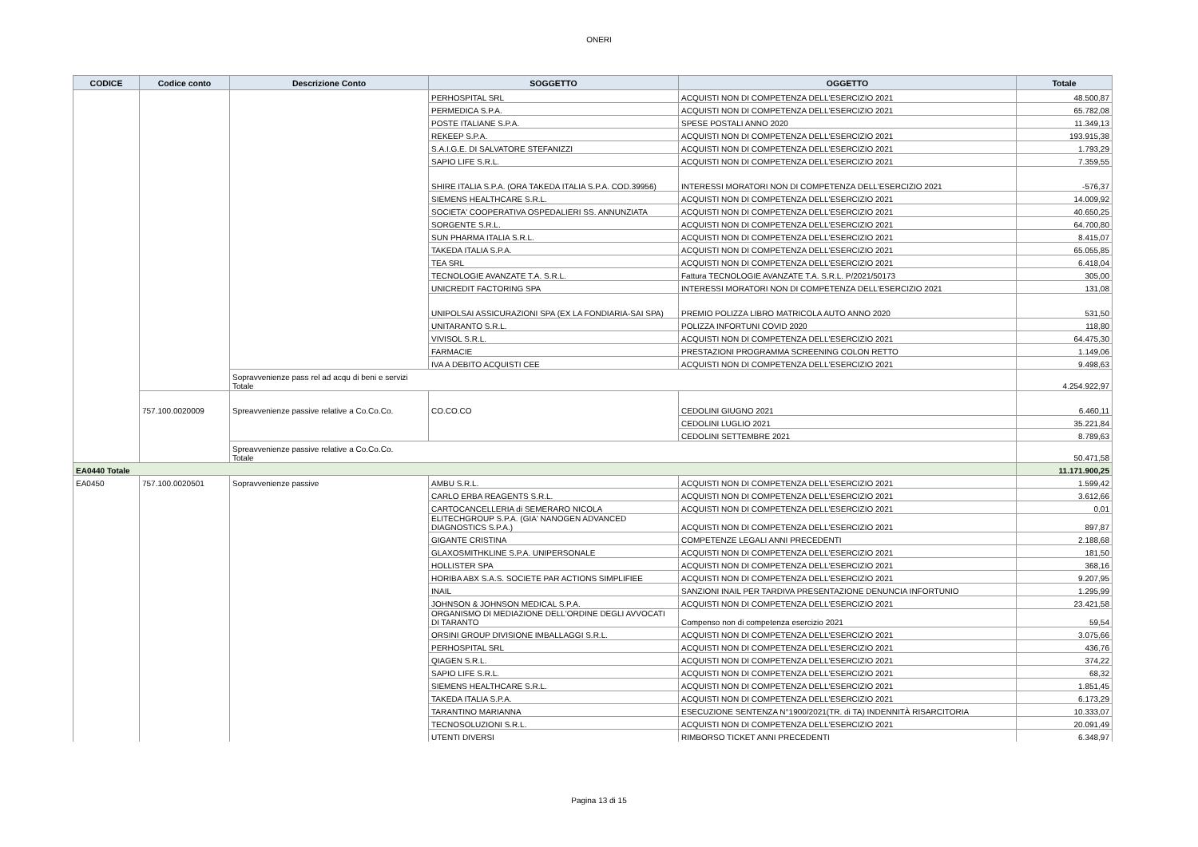ONERI
| CODICE | Codice conto | Descrizione Conto | SOGGETTO | OGGETTO | Totale |
| --- | --- | --- | --- | --- | --- |
| | | | PERHOSPITAL SRL | ACQUISTI NON DI COMPETENZA DELL'ESERCIZIO 2021 | 48.500,87 |
| | | | PERMEDICA S.P.A. | ACQUISTI NON DI COMPETENZA DELL'ESERCIZIO 2021 | 65.782,08 |
| | | | POSTE ITALIANE S.P.A. | SPESE POSTALI ANNO 2020 | 11.349,13 |
| | | | REKEEP S.P.A. | ACQUISTI NON DI COMPETENZA DELL'ESERCIZIO 2021 | 193.915,38 |
| | | | S.A.I.G.E. DI SALVATORE STEFANIZZI | ACQUISTI NON DI COMPETENZA DELL'ESERCIZIO 2021 | 1.793,29 |
| | | | SAPIO LIFE S.R.L. | ACQUISTI NON DI COMPETENZA DELL'ESERCIZIO 2021 | 7.359,55 |
| | | | SHIRE ITALIA S.P.A. (ORA TAKEDA ITALIA S.P.A. COD.39956) | INTERESSI MORATORI NON DI COMPETENZA DELL'ESERCIZIO 2021 | -576,37 |
| | | | SIEMENS HEALTHCARE S.R.L. | ACQUISTI NON DI COMPETENZA DELL'ESERCIZIO 2021 | 14.009,92 |
| | | | SOCIETA' COOPERATIVA OSPEDALIERI SS. ANNUNZIATA | ACQUISTI NON DI COMPETENZA DELL'ESERCIZIO 2021 | 40.650,25 |
| | | | SORGENTE S.R.L. | ACQUISTI NON DI COMPETENZA DELL'ESERCIZIO 2021 | 64.700,80 |
| | | | SUN PHARMA ITALIA S.R.L. | ACQUISTI NON DI COMPETENZA DELL'ESERCIZIO 2021 | 8.415,07 |
| | | | TAKEDA ITALIA S.P.A. | ACQUISTI NON DI COMPETENZA DELL'ESERCIZIO 2021 | 65.055,85 |
| | | | TEA SRL | ACQUISTI NON DI COMPETENZA DELL'ESERCIZIO 2021 | 6.418,04 |
| | | | TECNOLOGIE AVANZATE T.A. S.R.L. | Fattura TECNOLOGIE AVANZATE T.A. S.R.L. P/2021/50173 | 305,00 |
| | | | UNICREDIT FACTORING SPA | INTERESSI MORATORI NON DI COMPETENZA DELL'ESERCIZIO 2021 | 131,08 |
| | | | UNIPOLSAI ASSICURAZIONI SPA (EX LA FONDIARIA-SAI SPA) | PREMIO POLIZZA LIBRO MATRICOLA AUTO ANNO 2020 | 531,50 |
| | | | UNITARANTO S.R.L. | POLIZZA INFORTUNI COVID 2020 | 118,80 |
| | | | VIVISOL S.R.L. | ACQUISTI NON DI COMPETENZA DELL'ESERCIZIO 2021 | 64.475,30 |
| | | | FARMACIE | PRESTAZIONI PROGRAMMA SCREENING COLON RETTO | 1.149,06 |
| | | | IVA A DEBITO ACQUISTI CEE | ACQUISTI NON DI COMPETENZA DELL'ESERCIZIO 2021 | 9.498,63 |
| | | Sopravvenienze pass rel ad acqu di beni e servizi Totale | | | 4.254.922,97 |
| | 757.100.0020009 | Spreavvenienze passive relative a Co.Co.Co. | CO.CO.CO | CEDOLINI GIUGNO 2021 | 6.460,11 |
| | | | | CEDOLINI LUGLIO 2021 | 35.221,84 |
| | | | | CEDOLINI SETTEMBRE 2021 | 8.789,63 |
| | | Spreavvenienze passive relative a Co.Co.Co. Totale | | | 50.471,58 |
| EA0440 Totale | | | | | 11.171.900,25 |
| EA0450 | 757.100.0020501 | Sopravvenienze passive | AMBU S.R.L. | ACQUISTI NON DI COMPETENZA DELL'ESERCIZIO 2021 | 1.599,42 |
| | | | CARLO ERBA REAGENTS S.R.L. | ACQUISTI NON DI COMPETENZA DELL'ESERCIZIO 2021 | 3.612,66 |
| | | | CARTOCANCELLERIA di SEMERARO NICOLA | ACQUISTI NON DI COMPETENZA DELL'ESERCIZIO 2021 | 0,01 |
| | | | ELITECHGROUP S.P.A. (GIA' NANOGEN ADVANCED DIAGNOSTICS S.P.A.) | ACQUISTI NON DI COMPETENZA DELL'ESERCIZIO 2021 | 897,87 |
| | | | GIGANTE CRISTINA | COMPETENZE LEGALI ANNI PRECEDENTI | 2.188,68 |
| | | | GLAXOSMITHKLINE S.P.A. UNIPERSONALE | ACQUISTI NON DI COMPETENZA DELL'ESERCIZIO 2021 | 181,50 |
| | | | HOLLISTER SPA | ACQUISTI NON DI COMPETENZA DELL'ESERCIZIO 2021 | 368,16 |
| | | | HORIBA ABX S.A.S. SOCIETE PAR ACTIONS SIMPLIFIEE | ACQUISTI NON DI COMPETENZA DELL'ESERCIZIO 2021 | 9.207,95 |
| | | | INAIL | SANZIONI INAIL PER TARDIVA PRESENTAZIONE DENUNCIA INFORTUNIO | 1.295,99 |
| | | | JOHNSON & JOHNSON MEDICAL S.P.A. | ACQUISTI NON DI COMPETENZA DELL'ESERCIZIO 2021 | 23.421,58 |
| | | | ORGANISMO DI MEDIAZIONE DELL'ORDINE DEGLI AVVOCATI DI TARANTO | Compenso non di competenza esercizio 2021 | 59,54 |
| | | | ORSINI GROUP DIVISIONE IMBALLAGGI S.R.L. | ACQUISTI NON DI COMPETENZA DELL'ESERCIZIO 2021 | 3.075,66 |
| | | | PERHOSPITAL SRL | ACQUISTI NON DI COMPETENZA DELL'ESERCIZIO 2021 | 436,76 |
| | | | QIAGEN S.R.L. | ACQUISTI NON DI COMPETENZA DELL'ESERCIZIO 2021 | 374,22 |
| | | | SAPIO LIFE S.R.L. | ACQUISTI NON DI COMPETENZA DELL'ESERCIZIO 2021 | 68,32 |
| | | | SIEMENS HEALTHCARE S.R.L. | ACQUISTI NON DI COMPETENZA DELL'ESERCIZIO 2021 | 1.851,45 |
| | | | TAKEDA ITALIA S.P.A. | ACQUISTI NON DI COMPETENZA DELL'ESERCIZIO 2021 | 6.173,29 |
| | | | TARANTINO MARIANNA | ESECUZIONE SENTENZA N°1900/2021(TR. di TA) INDENNITÀ RISARCITORIA | 10.333,07 |
| | | | TECNOSOLUZIONI S.R.L. | ACQUISTI NON DI COMPETENZA DELL'ESERCIZIO 2021 | 20.091,49 |
| | | | UTENTI DIVERSI | RIMBORSO TICKET ANNI PRECEDENTI | 6.348,97 |
Pagina 13 di 15